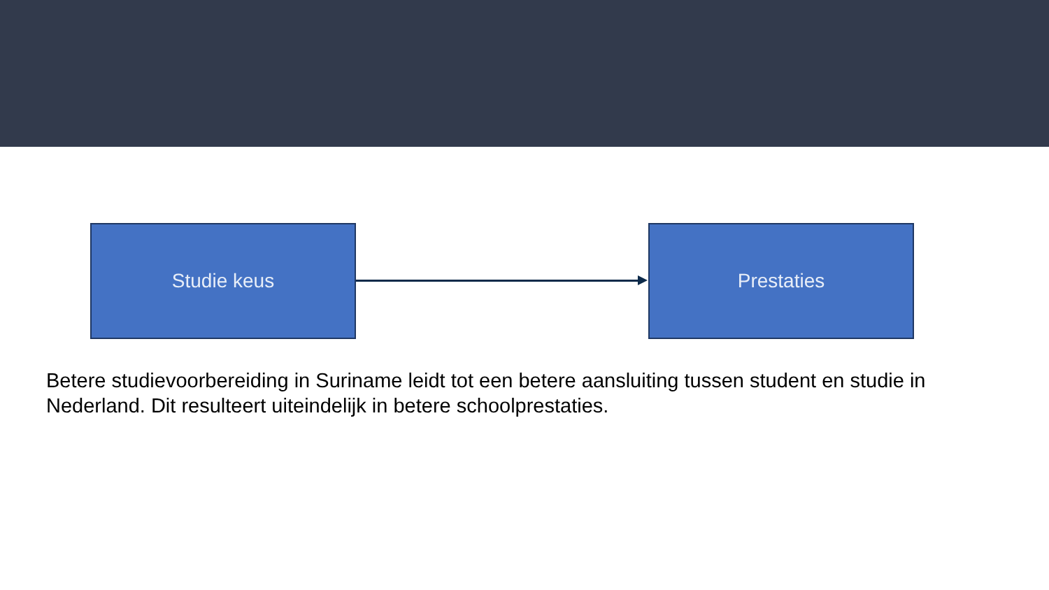Studie keus Prestaties
Betere studievoorbereiding in Suriname leidt tot een betere aansluiting tussen student en studie in Nederland. Dit resulteert uiteindelijk in betere schoolprestaties.